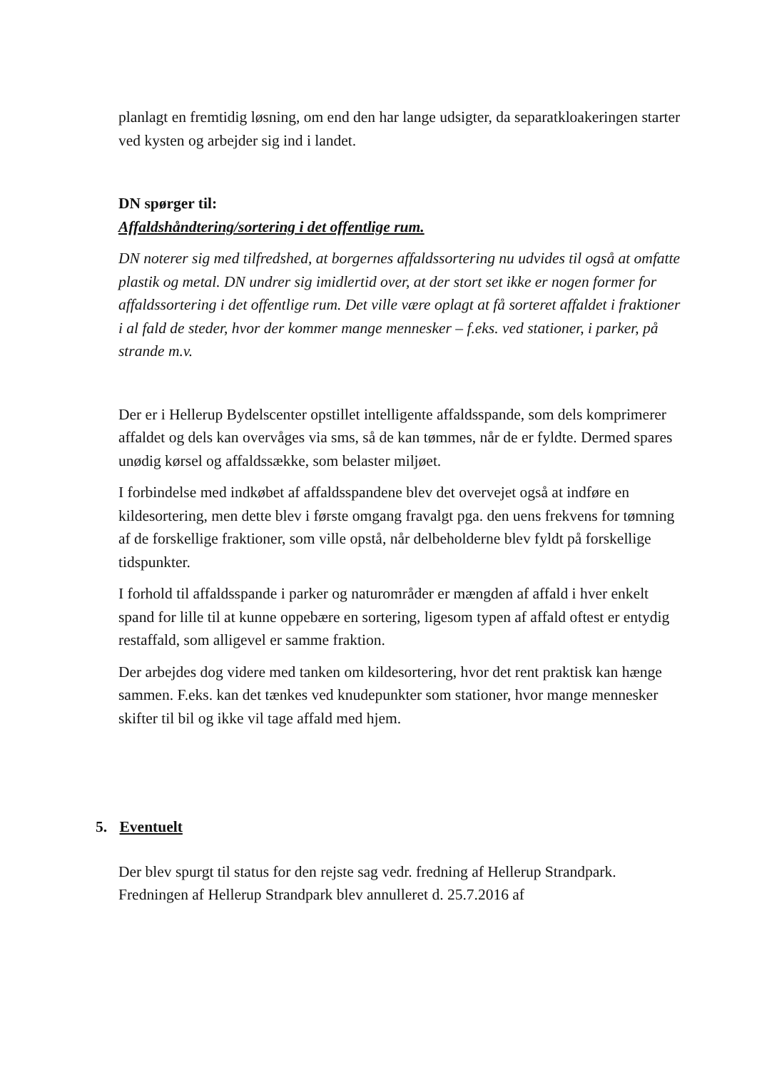planlagt en fremtidig løsning, om end den har lange udsigter, da separatkloakeringen starter ved kysten og arbejder sig ind i landet.
DN spørger til:
Affaldshåndtering/sortering i det offentlige rum.
DN noterer sig med tilfredshed, at borgernes affaldssortering nu udvides til også at omfatte plastik og metal. DN undrer sig imidlertid over, at der stort set ikke er nogen former for affaldssortering i det offentlige rum. Det ville være oplagt at få sorteret affaldet i fraktioner i al fald de steder, hvor der kommer mange mennesker – f.eks. ved stationer, i parker, på strande m.v.
Der er i Hellerup Bydelscenter opstillet intelligente affaldsspande, som dels komprimerer affaldet og dels kan overvåges via sms, så de kan tømmes, når de er fyldte. Dermed spares unødig kørsel og affaldssække, som belaster miljøet.
I forbindelse med indkøbet af affaldsspandene blev det overvejet også at indføre en kildesortering, men dette blev i første omgang fravalgt pga. den uens frekvens for tømning af de forskellige fraktioner, som ville opstå, når delbeholderne blev fyldt på forskellige tidspunkter.
I forhold til affaldsspande i parker og naturområder er mængden af affald i hver enkelt spand for lille til at kunne oppebære en sortering, ligesom typen af affald oftest er entydig restaffald, som alligevel er samme fraktion.
Der arbejdes dog videre med tanken om kildesortering, hvor det rent praktisk kan hænge sammen. F.eks. kan det tænkes ved knudepunkter som stationer, hvor mange mennesker skifter til bil og ikke vil tage affald med hjem.
5. Eventuelt
Der blev spurgt til status for den rejste sag vedr. fredning af Hellerup Strandpark. Fredningen af Hellerup Strandpark blev annulleret d. 25.7.2016 af